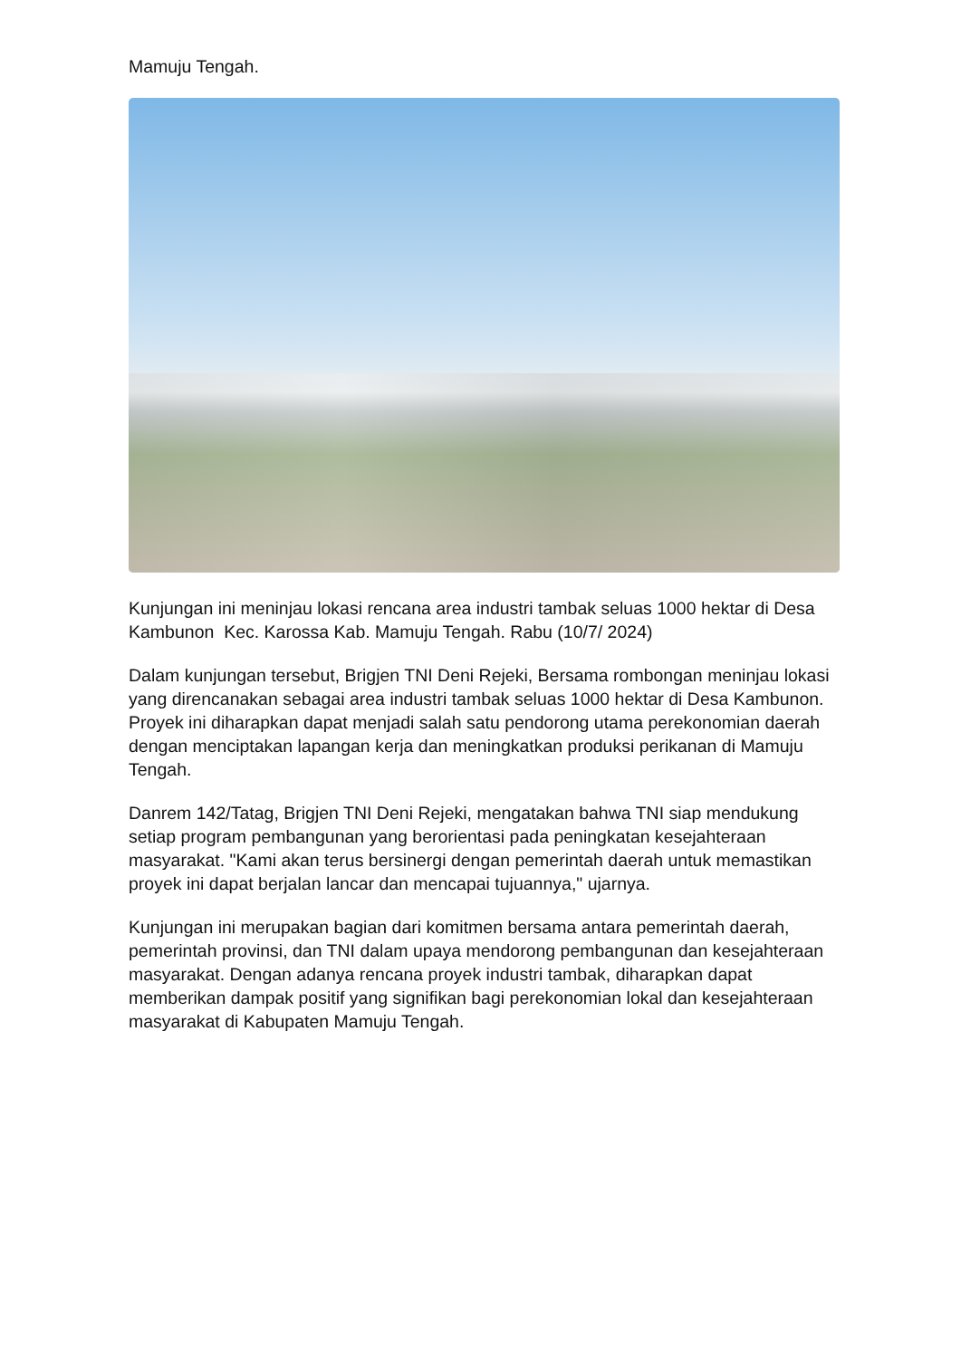Mamuju Tengah.
Kunjungan ini meninjau lokasi rencana area industri tambak seluas 1000 hektar di Desa Kambunon Kec. Karossa Kab. Mamuju Tengah. Rabu (10/7/ 2024)
Dalam kunjungan tersebut, Brigjen TNI Deni Rejeki, Bersama rombongan meninjau lokasi yang direncanakan sebagai area industri tambak seluas 1000 hektar di Desa Kambunon. Proyek ini diharapkan dapat menjadi salah satu pendorong utama perekonomian daerah dengan menciptakan lapangan kerja dan meningkatkan produksi perikanan di Mamuju Tengah.
Danrem 142/Tatag, Brigjen TNI Deni Rejeki, mengatakan bahwa TNI siap mendukung setiap program pembangunan yang berorientasi pada peningkatan kesejahteraan masyarakat. "Kami akan terus bersinergi dengan pemerintah daerah untuk memastikan proyek ini dapat berjalan lancar dan mencapai tujuannya," ujarnya.
Kunjungan ini merupakan bagian dari komitmen bersama antara pemerintah daerah, pemerintah provinsi, dan TNI dalam upaya mendorong pembangunan dan kesejahteraan masyarakat. Dengan adanya rencana proyek industri tambak, diharapkan dapat memberikan dampak positif yang signifikan bagi perekonomian lokal dan kesejahteraan masyarakat di Kabupaten Mamuju Tengah.